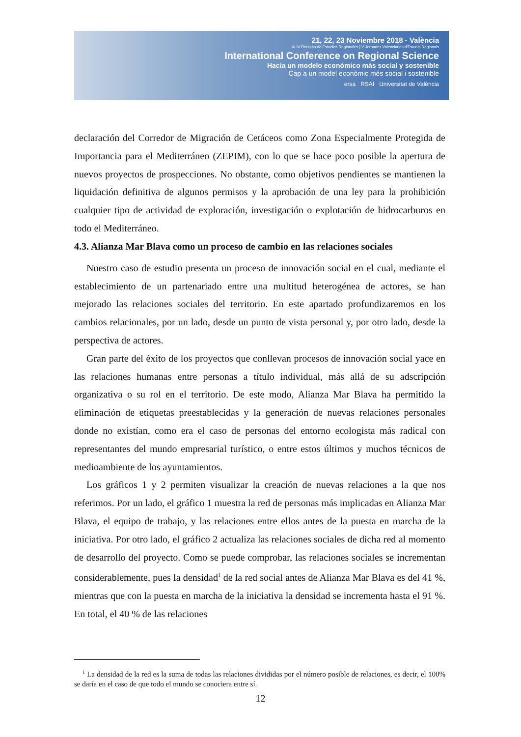21, 22, 23 Noviembre 2018 - València
XLIV Reunión de Estudios Regionales | V Jornades Valencianes d'Estudis Regionals
International Conference on Regional Science
Hacia un modelo económico más social y sostenible
Cap a un model econòmic més social i sostenible
ersa RSAI Universitat de València
declaración del Corredor de Migración de Cetáceos como Zona Especialmente Protegida de Importancia para el Mediterráneo (ZEPIM), con lo que se hace poco posible la apertura de nuevos proyectos de prospecciones. No obstante, como objetivos pendientes se mantienen la liquidación definitiva de algunos permisos y la aprobación de una ley para la prohibición cualquier tipo de actividad de exploración, investigación o explotación de hidrocarburos en todo el Mediterráneo.
4.3. Alianza Mar Blava como un proceso de cambio en las relaciones sociales
Nuestro caso de estudio presenta un proceso de innovación social en el cual, mediante el establecimiento de un partenariado entre una multitud heterogénea de actores, se han mejorado las relaciones sociales del territorio. En este apartado profundizaremos en los cambios relacionales, por un lado, desde un punto de vista personal y, por otro lado, desde la perspectiva de actores.
Gran parte del éxito de los proyectos que conllevan procesos de innovación social yace en las relaciones humanas entre personas a título individual, más allá de su adscripción organizativa o su rol en el territorio. De este modo, Alianza Mar Blava ha permitido la eliminación de etiquetas preestablecidas y la generación de nuevas relaciones personales donde no existían, como era el caso de personas del entorno ecologista más radical con representantes del mundo empresarial turístico, o entre estos últimos y muchos técnicos de medioambiente de los ayuntamientos.
Los gráficos 1 y 2 permiten visualizar la creación de nuevas relaciones a la que nos referimos. Por un lado, el gráfico 1 muestra la red de personas más implicadas en Alianza Mar Blava, el equipo de trabajo, y las relaciones entre ellos antes de la puesta en marcha de la iniciativa. Por otro lado, el gráfico 2 actualiza las relaciones sociales de dicha red al momento de desarrollo del proyecto. Como se puede comprobar, las relaciones sociales se incrementan considerablemente, pues la densidad<sup>1</sup> de la red social antes de Alianza Mar Blava es del 41 %, mientras que con la puesta en marcha de la iniciativa la densidad se incrementa hasta el 91 %. En total, el 40 % de las relaciones
<sup>1</sup> La densidad de la red es la suma de todas las relaciones divididas por el número posible de relaciones, es decir, el 100% se daría en el caso de que todo el mundo se conociera entre sí.
12